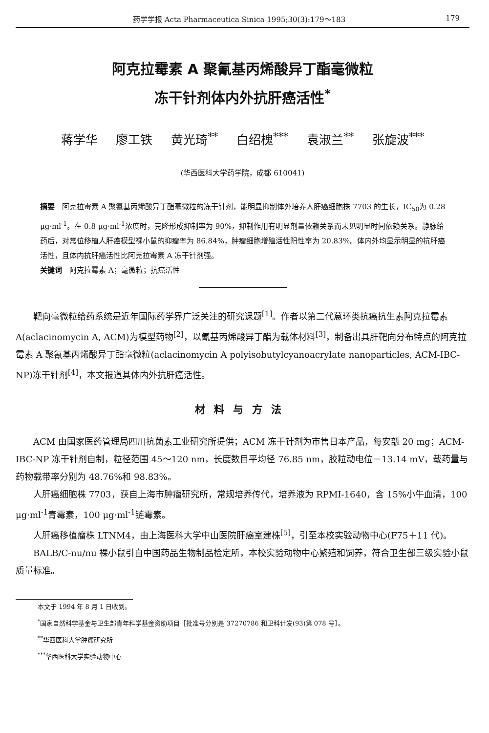药学学报 Acta Pharmaceutica Sinica 1995;30(3):179～183 179
阿克拉霉素 A 聚氰基丙烯酸异丁酯毫微粒
冻干针剂体内外抗肝癌活性<sup>*</sup>
蒋学华 廖工铁 黄光琦<sup>**</sup> 白绍槐<sup>***</sup> 袁淑兰<sup>**</sup> 张旋波<sup>***</sup>
(华西医科大学药学院，成都 610041)
摘要　阿克拉霉素 A 聚氰基丙烯酸异丁酯毫微粒的冻干针剂，能明显抑制体外培养人肝癌细胞株 7703 的生长，IC<sub>50</sub>为 0.28 μg·ml<sup>-1</sup>。在 0.8 μg·ml<sup>-1</sup>浓度时，克隆形成抑制率为 90%，抑制作用有明显剂量依赖关系而未见明显时间依赖关系。静脉给药后，对常位移植人肝癌模型裸小鼠的抑瘤率为 86.84%，肿瘤细胞增殖活性阳性率为 20.83%。体内外均显示明显的抗肝癌活性，且体内抗肝癌活性比阿克拉霉素 A 冻干针剂强。
关键词　阿克拉霉素 A；毫微粒；抗癌活性
靶向毫微粒给药系统是近年国际药学界广泛关注的研究课题<sup>[1]</sup>。作者以第二代蒽环类抗癌抗生素阿克拉霉素 A(aclacinomycin A, ACM)为模型药物<sup>[2]</sup>，以氰基丙烯酸异丁酯为载体材料<sup>[3]</sup>，制备出具肝靶向分布特点的阿克拉霉素 A 聚氰基丙烯酸异丁酯毫微粒(aclacinomycin A polyisobutylcyanoacrylate nanoparticles, ACM-IBC-NP)冻干针剂<sup>[4]</sup>，本文报道其体内外抗肝癌活性。
材料与方法
ACM 由国家医药管理局四川抗菌素工业研究所提供；ACM 冻干针剂为市售日本产品，每安瓿 20 mg；ACM-IBC-NP 冻干针剂自制，粒径范围 45～120 nm，长度数目平均径 76.85 nm，胶粒动电位－13.14 mV，载药量与药物载带率分别为 48.76%和 98.83%。
人肝癌细胞株 7703，获自上海市肿瘤研究所，常规培养传代，培养液为 RPMI-1640，含 15%小牛血清，100 μg·ml<sup>-1</sup>青霉素，100 μg·ml<sup>-1</sup>链霉素。
人肝癌移植瘤株 LTNM4，由上海医科大学中山医院肝癌室建株<sup>[5]</sup>，引至本校实验动物中心(F75＋11 代)。
BALB/C-nu/nu 裸小鼠引自中国药品生物制品检定所，本校实验动物中心繁殖和饲养，符合卫生部三级实验小鼠质量标准。
本文于 1994 年 8 月 1 日收到。
<sup>*</sup> 国家自然科学基金与卫生部青年科学基金资助项目［批准号分别是 37270786 和卫科计发(93)第 078 号］。
<sup>**</sup> 华西医科大学肿瘤研究所
<sup>***</sup> 华西医科大学实验动物中心